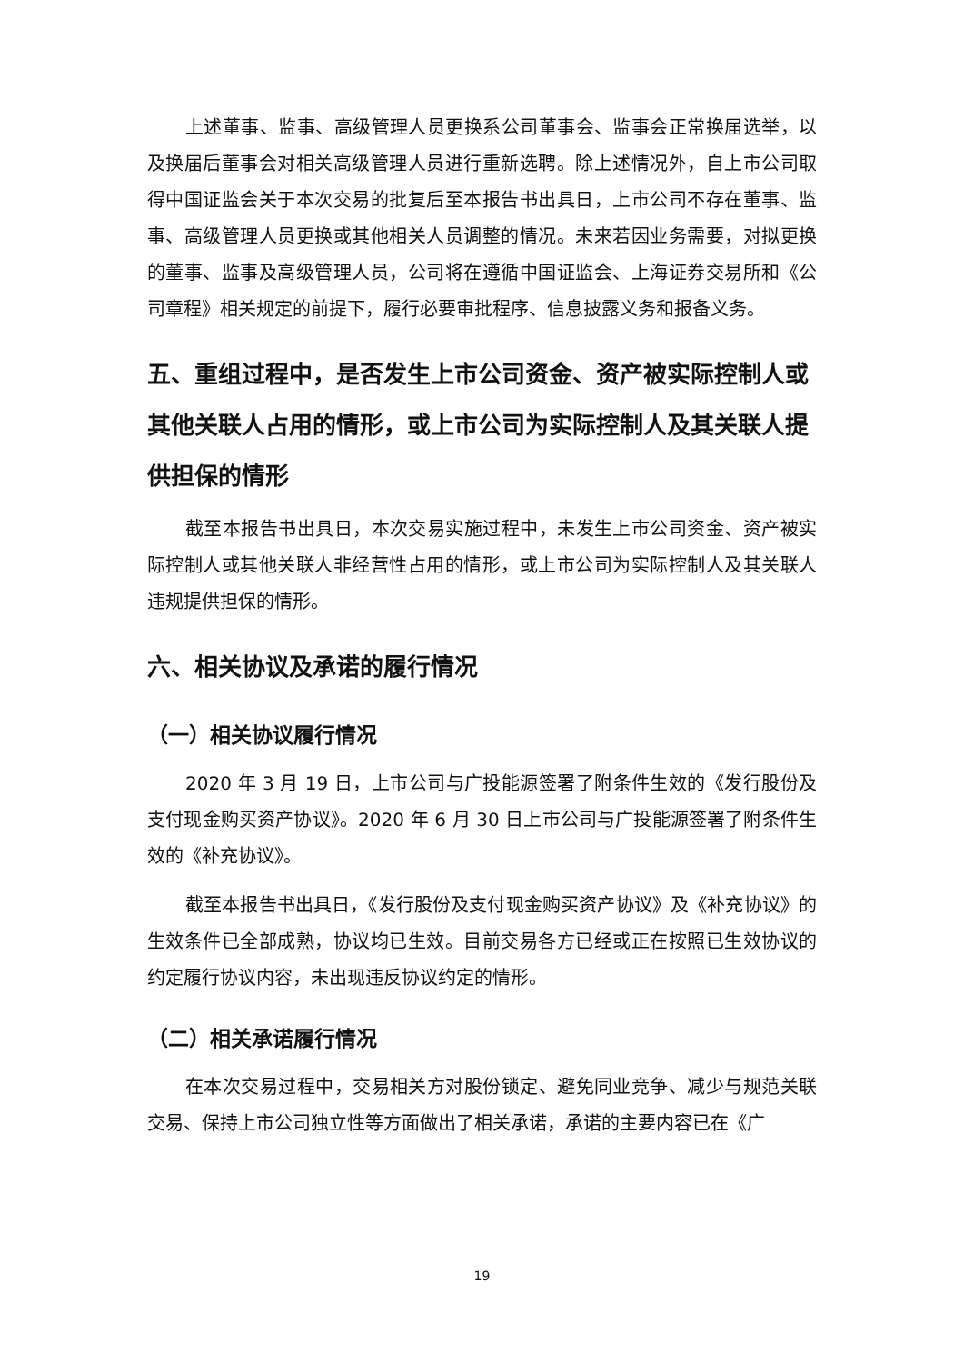上述董事、监事、高级管理人员更换系公司董事会、监事会正常换届选举，以及换届后董事会对相关高级管理人员进行重新选聘。除上述情况外，自上市公司取得中国证监会关于本次交易的批复后至本报告书出具日，上市公司不存在董事、监事、高级管理人员更换或其他相关人员调整的情况。未来若因业务需要，对拟更换的董事、监事及高级管理人员，公司将在遵循中国证监会、上海证券交易所和《公司章程》相关规定的前提下，履行必要审批程序、信息披露义务和报备义务。
五、重组过程中，是否发生上市公司资金、资产被实际控制人或其他关联人占用的情形，或上市公司为实际控制人及其关联人提供担保的情形
截至本报告书出具日，本次交易实施过程中，未发生上市公司资金、资产被实际控制人或其他关联人非经营性占用的情形，或上市公司为实际控制人及其关联人违规提供担保的情形。
六、相关协议及承诺的履行情况
（一）相关协议履行情况
2020 年 3 月 19 日，上市公司与广投能源签署了附条件生效的《发行股份及支付现金购买资产协议》。2020 年 6 月 30 日上市公司与广投能源签署了附条件生效的《补充协议》。
截至本报告书出具日，《发行股份及支付现金购买资产协议》及《补充协议》的生效条件已全部成熟，协议均已生效。目前交易各方已经或正在按照已生效协议的约定履行协议内容，未出现违反协议约定的情形。
（二）相关承诺履行情况
在本次交易过程中，交易相关方对股份锁定、避免同业竞争、减少与规范关联交易、保持上市公司独立性等方面做出了相关承诺，承诺的主要内容已在《广
19